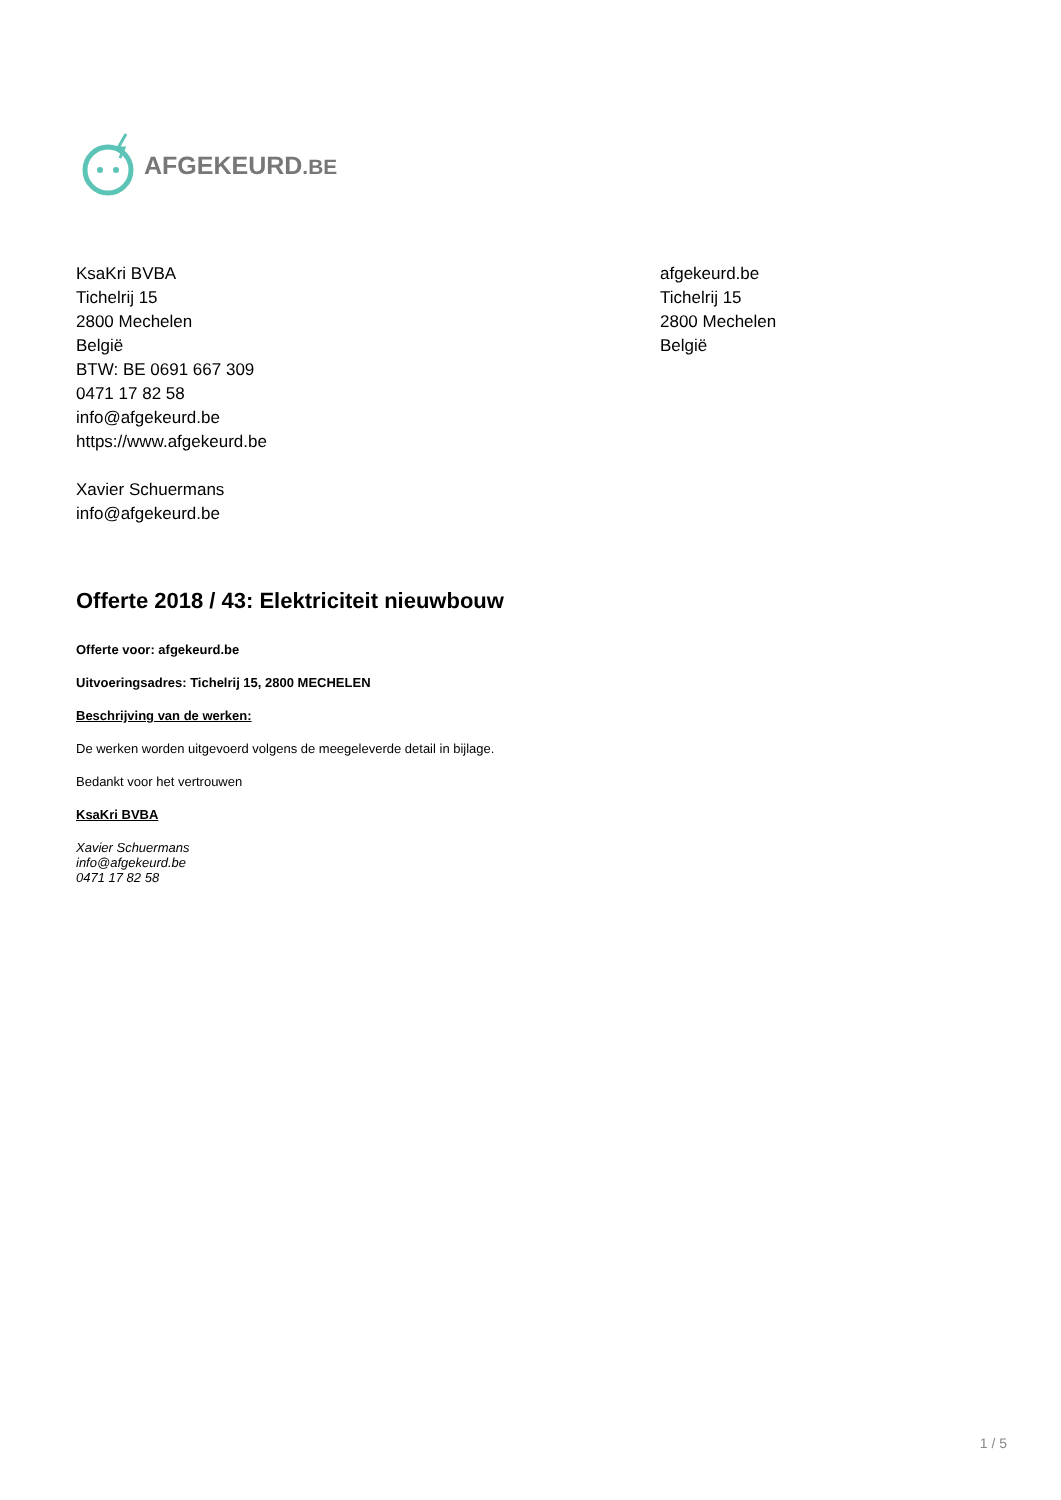AFGEKEURD.BE
KsaKri BVBA
Tichelrij 15
2800 Mechelen
België
BTW: BE 0691 667 309
0471 17 82 58
info@afgekeurd.be
https://www.afgekeurd.be
Xavier Schuermans
info@afgekeurd.be
afgekeurd.be
Tichelrij 15
2800 Mechelen
België
Offerte 2018 / 43: Elektriciteit nieuwbouw
Offerte voor: afgekeurd.be
Uitvoeringsadres: Tichelrij 15, 2800 MECHELEN
Beschrijving van de werken:
De werken worden uitgevoerd volgens de meegeleverde detail in bijlage.
Bedankt voor het vertrouwen
KsaKri BVBA
Xavier Schuermans
info@afgekeurd.be
0471 17 82 58
1 / 5